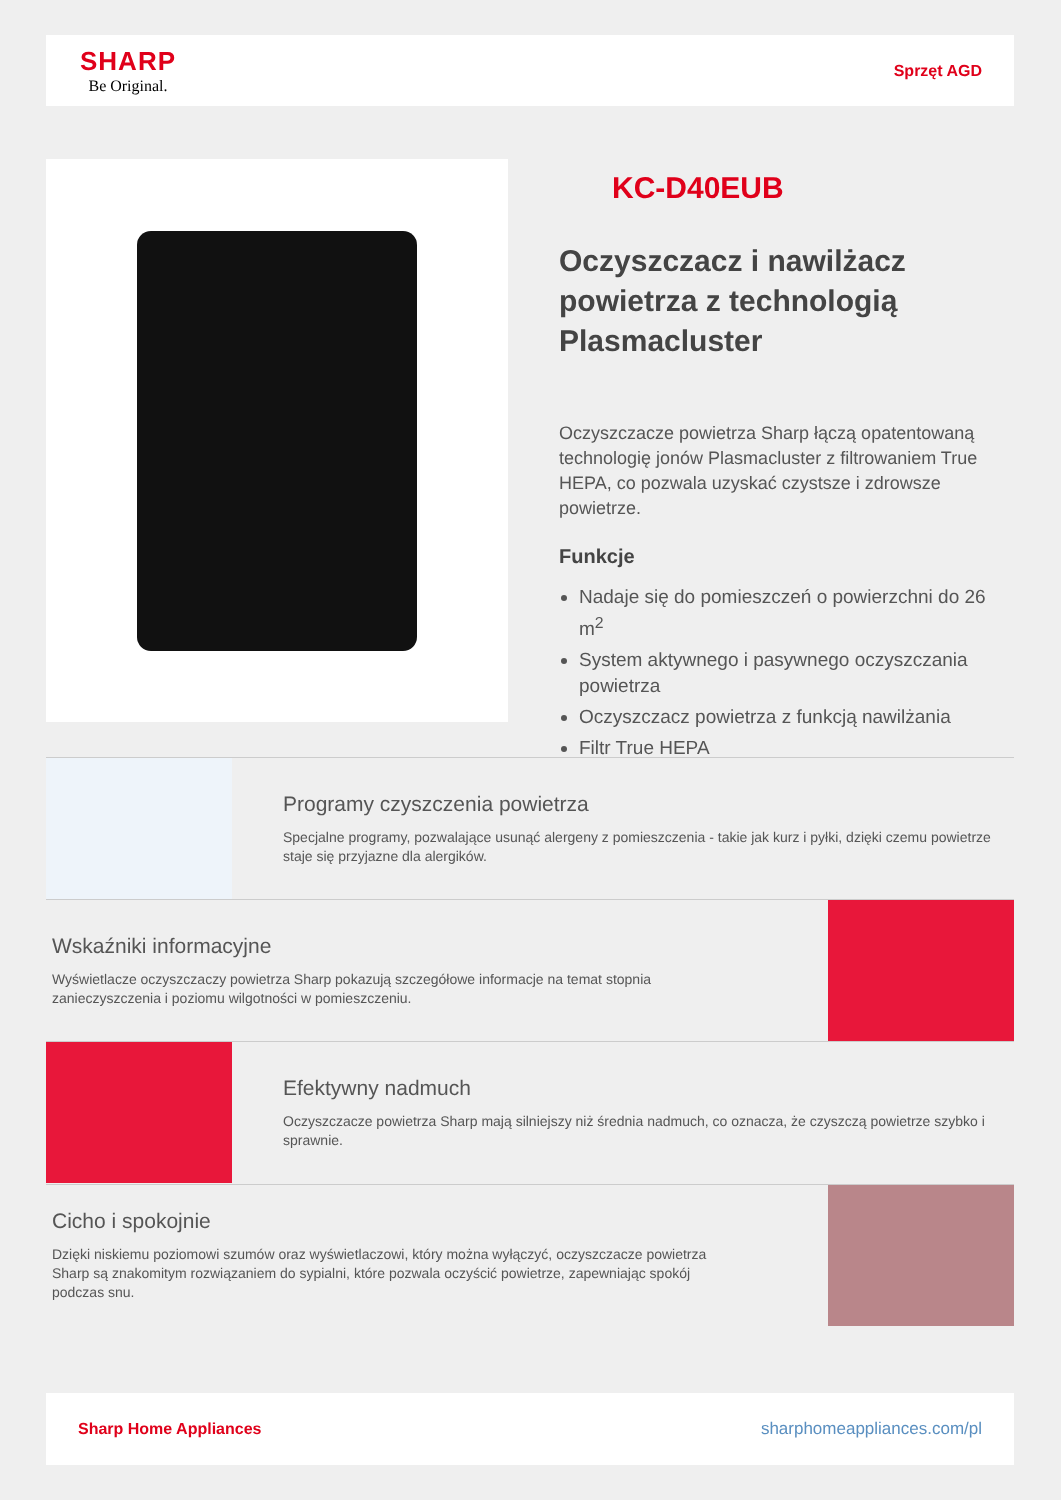SHARP
Be Original.
Sprzęt AGD
KC-D40EUB
Oczyszczacz i nawilżacz powietrza z technologią Plasmacluster
Oczyszczacze powietrza Sharp łączą opatentowaną technologię jonów Plasmacluster z filtrowaniem True HEPA, co pozwala uzyskać czystsze i zdrowsze powietrze.
Funkcje
Nadaje się do pomieszczeń o powierzchni do 26 m<sup>2</sup>
System aktywnego i pasywnego oczyszczania powietrza
Oczyszczacz powietrza z funkcją nawilżania
Filtr True HEPA
Programy czyszczenia powietrza
Specjalne programy, pozwalające usunąć alergeny z pomieszczenia - takie jak kurz i pyłki, dzięki czemu powietrze staje się przyjazne dla alergików.
Wskaźniki informacyjne
Wyświetlacze oczyszczaczy powietrza Sharp pokazują szczegółowe informacje na temat stopnia zanieczyszczenia i poziomu wilgotności w pomieszczeniu.
Efektywny nadmuch
Oczyszczacze powietrza Sharp mają silniejszy niż średnia nadmuch, co oznacza, że czyszczą powietrze szybko i sprawnie.
Cicho i spokojnie
Dzięki niskiemu poziomowi szumów oraz wyświetlaczowi, który można wyłączyć, oczyszczacze powietrza Sharp są znakomitym rozwiązaniem do sypialni, które pozwala oczyścić powietrze, zapewniając spokój podczas snu.
Sharp Home Appliances sharphomeappliances.com/pl